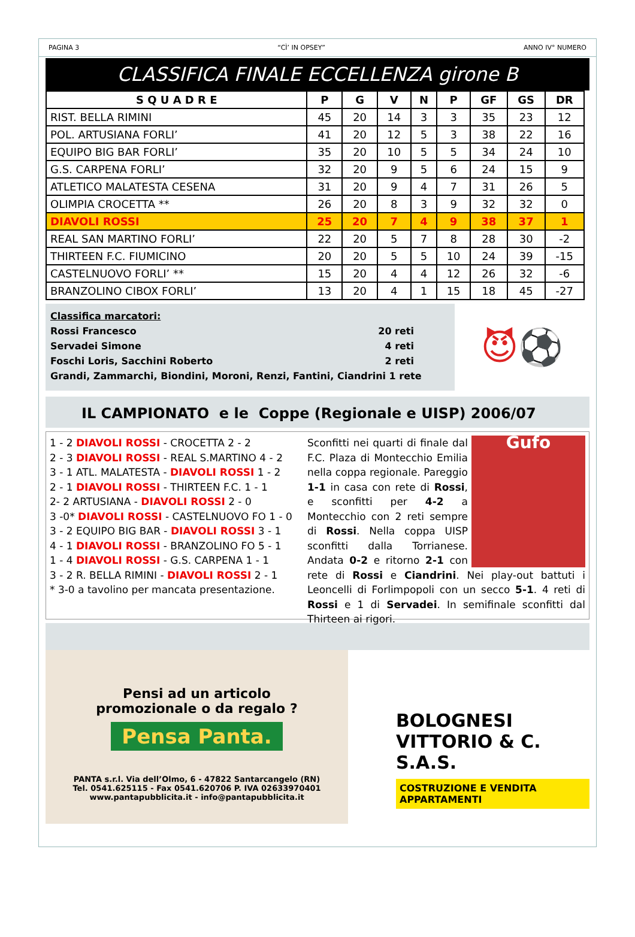PAGINA 3 “CÌ’ IN OPSEY” ANNO IV° NUMERO
CLASSIFICA FINALE ECCELLENZA girone B
| S Q U A D R E | P | G | V | N | P | GF | GS | DR |
| --- | --- | --- | --- | --- | --- | --- | --- | --- |
| RIST. BELLA RIMINI | 45 | 20 | 14 | 3 | 3 | 35 | 23 | 12 |
| POL. ARTUSIANA FORLI’ | 41 | 20 | 12 | 5 | 3 | 38 | 22 | 16 |
| EQUIPO BIG BAR FORLI’ | 35 | 20 | 10 | 5 | 5 | 34 | 24 | 10 |
| G.S. CARPENA FORLI’ | 32 | 20 | 9 | 5 | 6 | 24 | 15 | 9 |
| ATLETICO MALATESTA CESENA | 31 | 20 | 9 | 4 | 7 | 31 | 26 | 5 |
| OLIMPIA CROCETTA ** | 26 | 20 | 8 | 3 | 9 | 32 | 32 | 0 |
| DIAVOLI ROSSI | 25 | 20 | 7 | 4 | 9 | 38 | 37 | 1 |
| REAL SAN MARTINO FORLI’ | 22 | 20 | 5 | 7 | 8 | 28 | 30 | -2 |
| THIRTEEN F.C. FIUMICINO | 20 | 20 | 5 | 5 | 10 | 24 | 39 | -15 |
| CASTELNUOVO FORLI’ ** | 15 | 20 | 4 | 4 | 12 | 26 | 32 | -6 |
| BRANZOLINO CIBOX FORLI’ | 13 | 20 | 4 | 1 | 15 | 18 | 45 | -27 |
Classifica marcatori:
Rossi Francesco 20 reti
Servadei Simone 4 reti
Foschi Loris, Sacchini Roberto 2 reti
Grandi, Zammarchi, Biondini, Moroni, Renzi, Fantini, Ciandrini 1 rete
😈⚽
IL CAMPIONATO e le Coppe (Regionale e UISP) 2006/07
1 - 2 DIAVOLI ROSSI - CROCETTA 2 - 2
2 - 3 DIAVOLI ROSSI - REAL S.MARTINO 4 - 2
3 - 1 ATL. MALATESTA - DIAVOLI ROSSI 1 - 2
2 - 1 DIAVOLI ROSSI - THIRTEEN F.C. 1 - 1
2- 2 ARTUSIANA - DIAVOLI ROSSI 2 - 0
3 -0* DIAVOLI ROSSI - CASTELNUOVO FO 1 - 0
3 - 2 EQUIPO BIG BAR - DIAVOLI ROSSI 3 - 1
4 - 1 DIAVOLI ROSSI - BRANZOLINO FO 5 - 1
1 - 4 DIAVOLI ROSSI - G.S. CARPENA 1 - 1
3 - 2 R. BELLA RIMINI - DIAVOLI ROSSI 2 - 1
* 3-0 a tavolino per mancata presentazione.
Gufo
Sconfitti nei quarti di finale dal F.C. Plaza di Montecchio Emilia nella coppa regionale. Pareggio 1-1 in casa con rete di Rossi, e sconfitti per 4-2 a Montecchio con 2 reti sempre di Rossi. Nella coppa UISP sconfitti dalla Torrianese. Andata 0-2 e ritorno 2-1 con rete di Rossi e Ciandrini. Nei play-out battuti i Leoncelli di Forlimpopoli con un secco 5-1. 4 reti di Rossi e 1 di Servadei. In semifinale sconfitti dal Thirteen ai rigori.
Pensi ad un articolo
promozionale o da regalo ?
Pensa Panta.
PANTA s.r.l. Via dell’Olmo, 6 - 47822 Santarcangelo (RN)
Tel. 0541.625115 - Fax 0541.620706 P. IVA 02633970401
www.pantapubblicita.it - info@pantapubblicita.it
BOLOGNESI VITTORIO & C. S.A.S.
COSTRUZIONE E VENDITA APPARTAMENTI